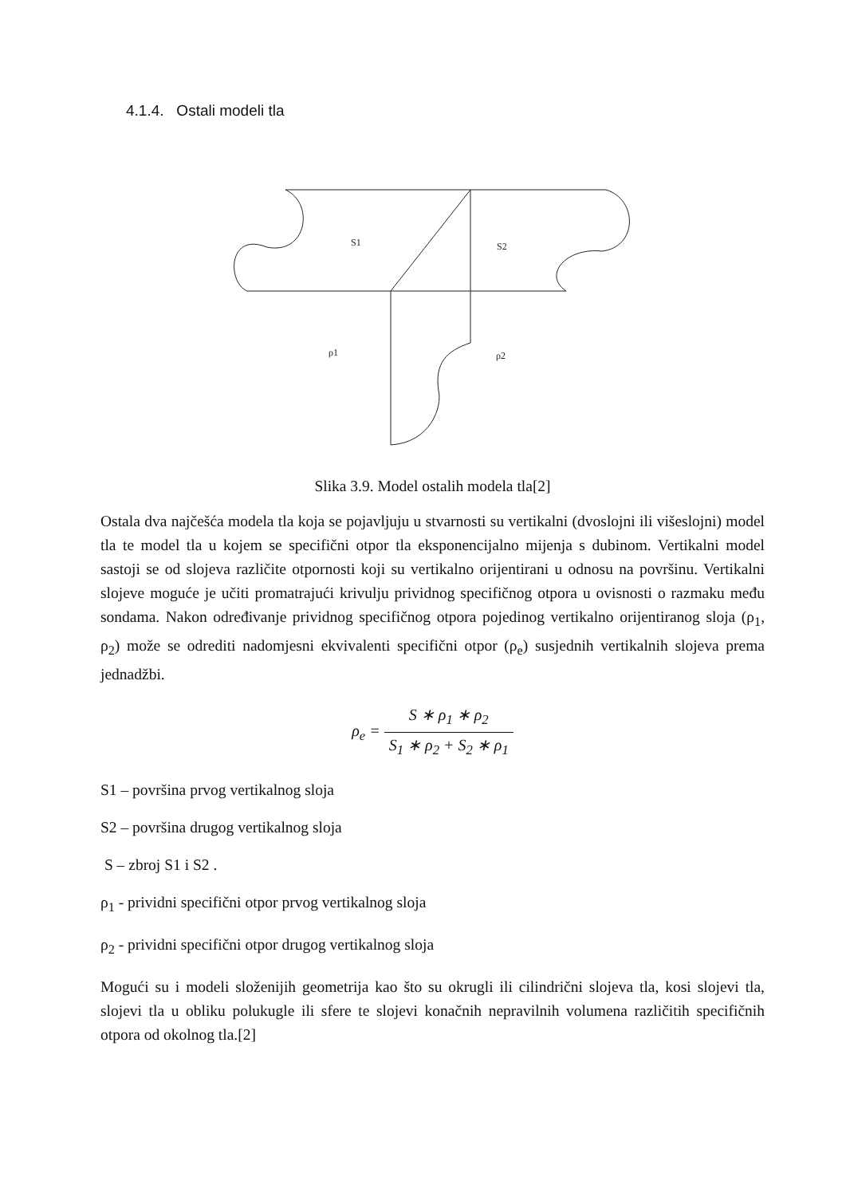4.1.4. Ostali modeli tla
S1
S2
ρ1
ρ2
Slika 3.9. Model ostalih modela tla[2]
Ostala dva najčešća modela tla koja se pojavljuju u stvarnosti su vertikalni (dvoslojni ili višeslojni) model tla te model tla u kojem se specifični otpor tla eksponencijalno mijenja s dubinom. Vertikalni model sastoji se od slojeva različite otpornosti koji su vertikalno orijentirani u odnosu na površinu. Vertikalni slojeve moguće je učiti promatrajući krivulju prividnog specifičnog otpora u ovisnosti o razmaku među sondama. Nakon određivanje prividnog specifičnog otpora pojedinog vertikalno orijentiranog sloja (ρ<sub>1</sub>, ρ<sub>2</sub>) može se odrediti nadomjesni ekvivalenti specifični otpor (ρ<sub>e</sub>) susjednih vertikalnih slojeva prema jednadžbi.
ρ<sub>e</sub> = S ∗ ρ<sub>1</sub> ∗ ρ<sub>2</sub> S<sub>1</sub> ∗ ρ<sub>2</sub> + S<sub>2</sub> ∗ ρ<sub>1</sub>
S1 – površina prvog vertikalnog sloja
S2 – površina drugog vertikalnog sloja
S – zbroj S1 i S2 .
ρ<sub>1</sub> - prividni specifični otpor prvog vertikalnog sloja
ρ<sub>2</sub> - prividni specifični otpor drugog vertikalnog sloja
Mogući su i modeli složenijih geometrija kao što su okrugli ili cilindrični slojeva tla, kosi slojevi tla, slojevi tla u obliku polukugle ili sfere te slojevi konačnih nepravilnih volumena različitih specifičnih otpora od okolnog tla.[2]